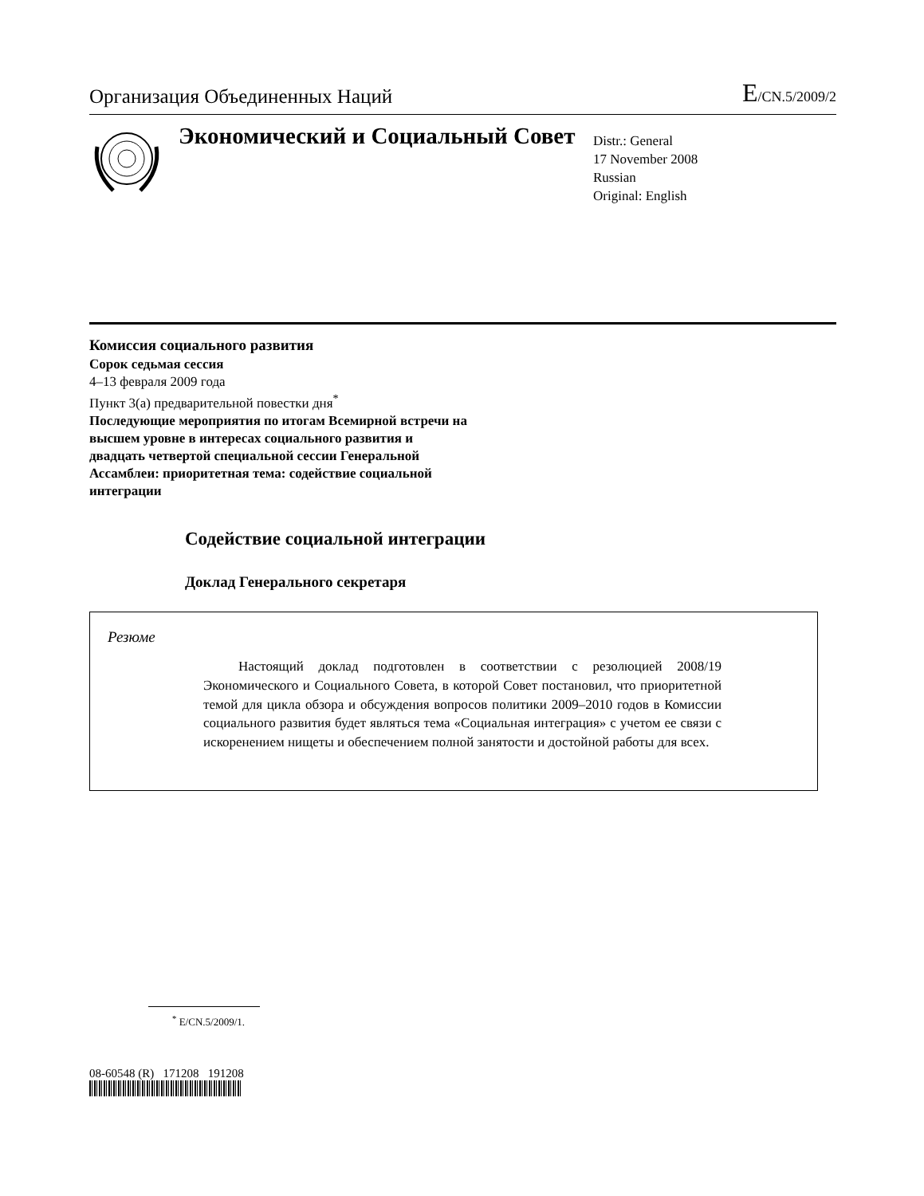Организация Объединенных Наций
E/CN.5/2009/2
Экономический и Социальный Совет
Distr.: General
17 November 2008
Russian
Original: English
Комиссия социального развития
Сорок седьмая сессия
4–13 февраля 2009 года
Пункт 3(a) предварительной повестки дня<sup>*</sup>
Последующие мероприятия по итогам Всемирной встречи на высшем уровне в интересах социального развития и двадцать четвертой специальной сессии Генеральной Ассамблеи: приоритетная тема: содействие социальной интеграции
Содействие социальной интеграции
Доклад Генерального секретаря
Резюме
Настоящий доклад подготовлен в соответствии с резолюцией 2008/19 Экономического и Социального Совета, в которой Совет постановил, что приоритетной темой для цикла обзора и обсуждения вопросов политики 2009–2010 годов в Комиссии социального развития будет являться тема «Социальная интеграция» с учетом ее связи с искоренением нищеты и обеспечением полной занятости и достойной работы для всех.
<sup>*</sup> E/CN.5/2009/1.
08-60548 (R) 171208 191208